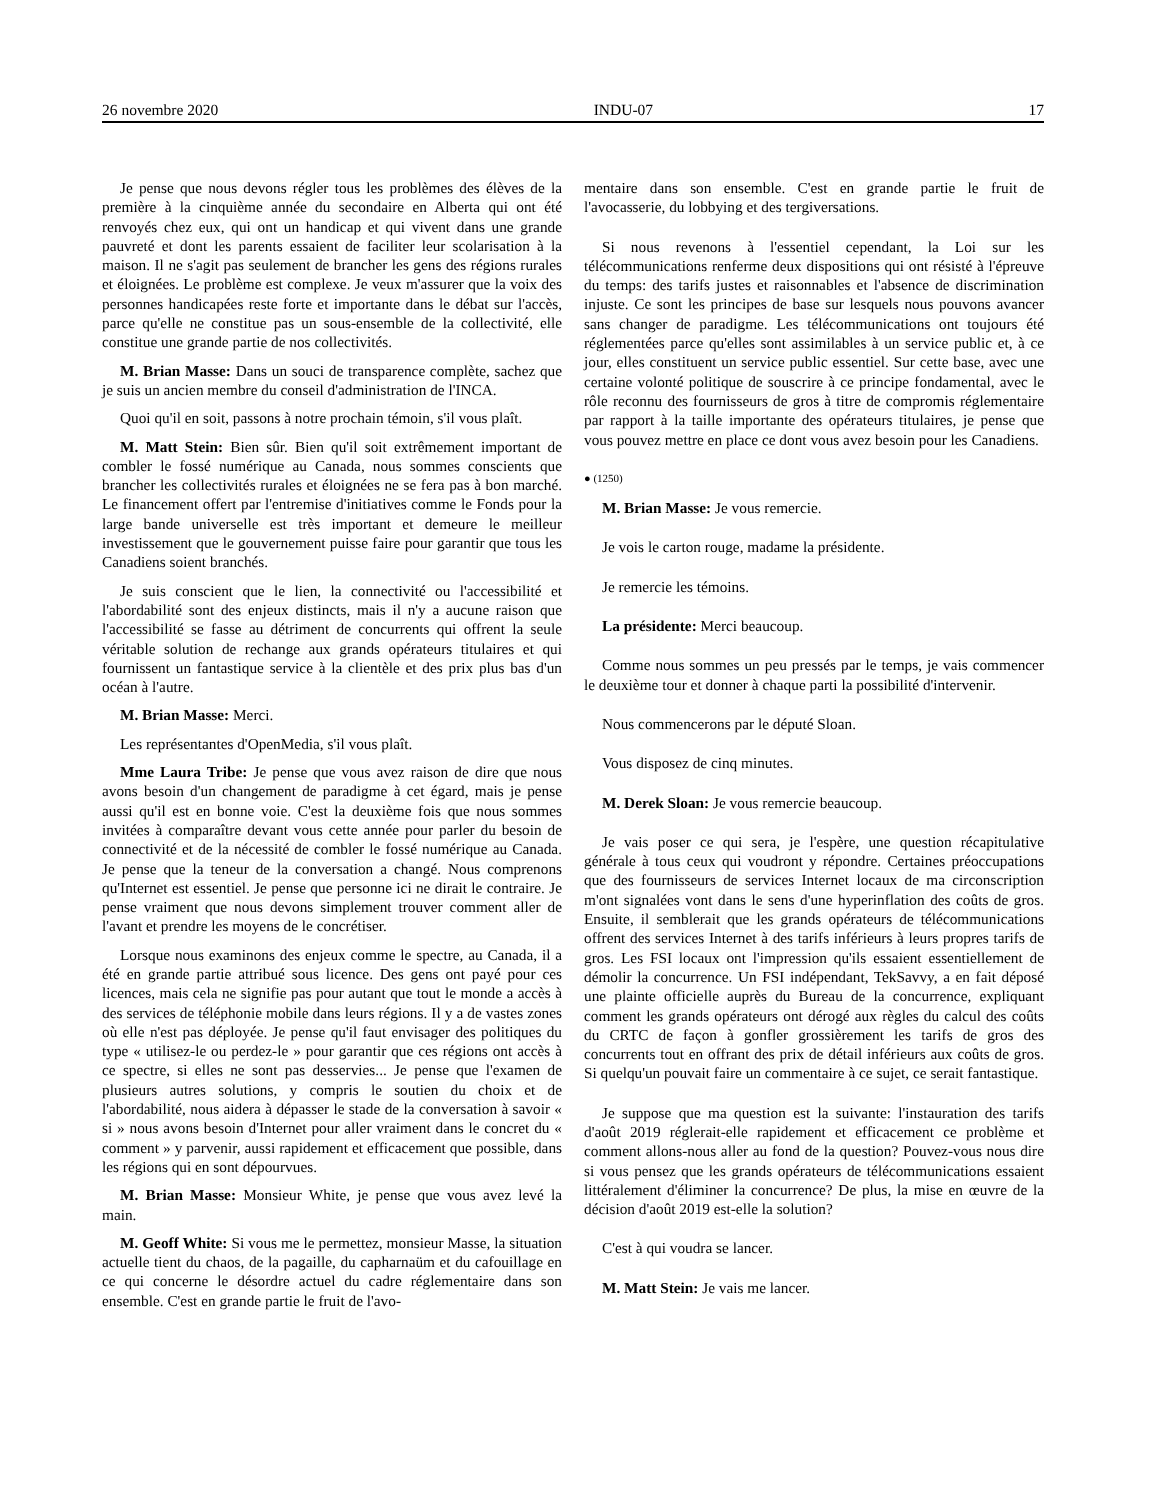26 novembre 2020 INDU-07 17
Je pense que nous devons régler tous les problèmes des élèves de la première à la cinquième année du secondaire en Alberta qui ont été renvoyés chez eux, qui ont un handicap et qui vivent dans une grande pauvreté et dont les parents essaient de faciliter leur scolarisation à la maison. Il ne s'agit pas seulement de brancher les gens des régions rurales et éloignées. Le problème est complexe. Je veux m'assurer que la voix des personnes handicapées reste forte et importante dans le débat sur l'accès, parce qu'elle ne constitue pas un sous-ensemble de la collectivité, elle constitue une grande partie de nos collectivités.
M. Brian Masse: Dans un souci de transparence complète, sachez que je suis un ancien membre du conseil d'administration de l'INCA.
Quoi qu'il en soit, passons à notre prochain témoin, s'il vous plaît.
M. Matt Stein: Bien sûr. Bien qu'il soit extrêmement important de combler le fossé numérique au Canada, nous sommes conscients que brancher les collectivités rurales et éloignées ne se fera pas à bon marché. Le financement offert par l'entremise d'initiatives comme le Fonds pour la large bande universelle est très important et demeure le meilleur investissement que le gouvernement puisse faire pour garantir que tous les Canadiens soient branchés.
Je suis conscient que le lien, la connectivité ou l'accessibilité et l'abordabilité sont des enjeux distincts, mais il n'y a aucune raison que l'accessibilité se fasse au détriment de concurrents qui offrent la seule véritable solution de rechange aux grands opérateurs titulaires et qui fournissent un fantastique service à la clientèle et des prix plus bas d'un océan à l'autre.
M. Brian Masse: Merci.
Les représentantes d'OpenMedia, s'il vous plaît.
Mme Laura Tribe: Je pense que vous avez raison de dire que nous avons besoin d'un changement de paradigme à cet égard, mais je pense aussi qu'il est en bonne voie. C'est la deuxième fois que nous sommes invitées à comparaître devant vous cette année pour parler du besoin de connectivité et de la nécessité de combler le fossé numérique au Canada. Je pense que la teneur de la conversation a changé. Nous comprenons qu'Internet est essentiel. Je pense que personne ici ne dirait le contraire. Je pense vraiment que nous devons simplement trouver comment aller de l'avant et prendre les moyens de le concrétiser.
Lorsque nous examinons des enjeux comme le spectre, au Canada, il a été en grande partie attribué sous licence. Des gens ont payé pour ces licences, mais cela ne signifie pas pour autant que tout le monde a accès à des services de téléphonie mobile dans leurs régions. Il y a de vastes zones où elle n'est pas déployée. Je pense qu'il faut envisager des politiques du type « utilisez-le ou perdez-le » pour garantir que ces régions ont accès à ce spectre, si elles ne sont pas desservies... Je pense que l'examen de plusieurs autres solutions, y compris le soutien du choix et de l'abordabilité, nous aidera à dépasser le stade de la conversation à savoir « si » nous avons besoin d'Internet pour aller vraiment dans le concret du « comment » y parvenir, aussi rapidement et efficacement que possible, dans les régions qui en sont dépourvues.
M. Brian Masse: Monsieur White, je pense que vous avez levé la main.
M. Geoff White: Si vous me le permettez, monsieur Masse, la situation actuelle tient du chaos, de la pagaille, du capharnaüm et du cafouillage en ce qui concerne le désordre actuel du cadre réglementaire dans son ensemble. C'est en grande partie le fruit de l'avo-
mentaire dans son ensemble. C'est en grande partie le fruit de l'avocasserie, du lobbying et des tergiversations.
Si nous revenons à l'essentiel cependant, la Loi sur les télécommunications renferme deux dispositions qui ont résisté à l'épreuve du temps: des tarifs justes et raisonnables et l'absence de discrimination injuste. Ce sont les principes de base sur lesquels nous pouvons avancer sans changer de paradigme. Les télécommunications ont toujours été réglementées parce qu'elles sont assimilables à un service public et, à ce jour, elles constituent un service public essentiel. Sur cette base, avec une certaine volonté politique de souscrire à ce principe fondamental, avec le rôle reconnu des fournisseurs de gros à titre de compromis réglementaire par rapport à la taille importante des opérateurs titulaires, je pense que vous pouvez mettre en place ce dont vous avez besoin pour les Canadiens.
● (1250)
M. Brian Masse: Je vous remercie.
Je vois le carton rouge, madame la présidente.
Je remercie les témoins.
La présidente: Merci beaucoup.
Comme nous sommes un peu pressés par le temps, je vais commencer le deuxième tour et donner à chaque parti la possibilité d'intervenir.
Nous commencerons par le député Sloan.
Vous disposez de cinq minutes.
M. Derek Sloan: Je vous remercie beaucoup.
Je vais poser ce qui sera, je l'espère, une question récapitulative générale à tous ceux qui voudront y répondre. Certaines préoccupations que des fournisseurs de services Internet locaux de ma circonscription m'ont signalées vont dans le sens d'une hyperinflation des coûts de gros. Ensuite, il semblerait que les grands opérateurs de télécommunications offrent des services Internet à des tarifs inférieurs à leurs propres tarifs de gros. Les FSI locaux ont l'impression qu'ils essaient essentiellement de démolir la concurrence. Un FSI indépendant, TekSavvy, a en fait déposé une plainte officielle auprès du Bureau de la concurrence, expliquant comment les grands opérateurs ont dérogé aux règles du calcul des coûts du CRTC de façon à gonfler grossièrement les tarifs de gros des concurrents tout en offrant des prix de détail inférieurs aux coûts de gros. Si quelqu'un pouvait faire un commentaire à ce sujet, ce serait fantastique.
Je suppose que ma question est la suivante: l'instauration des tarifs d'août 2019 réglerait-elle rapidement et efficacement ce problème et comment allons-nous aller au fond de la question? Pouvez-vous nous dire si vous pensez que les grands opérateurs de télécommunications essaient littéralement d'éliminer la concurrence? De plus, la mise en œuvre de la décision d'août 2019 est-elle la solution?
C'est à qui voudra se lancer.
M. Matt Stein: Je vais me lancer.